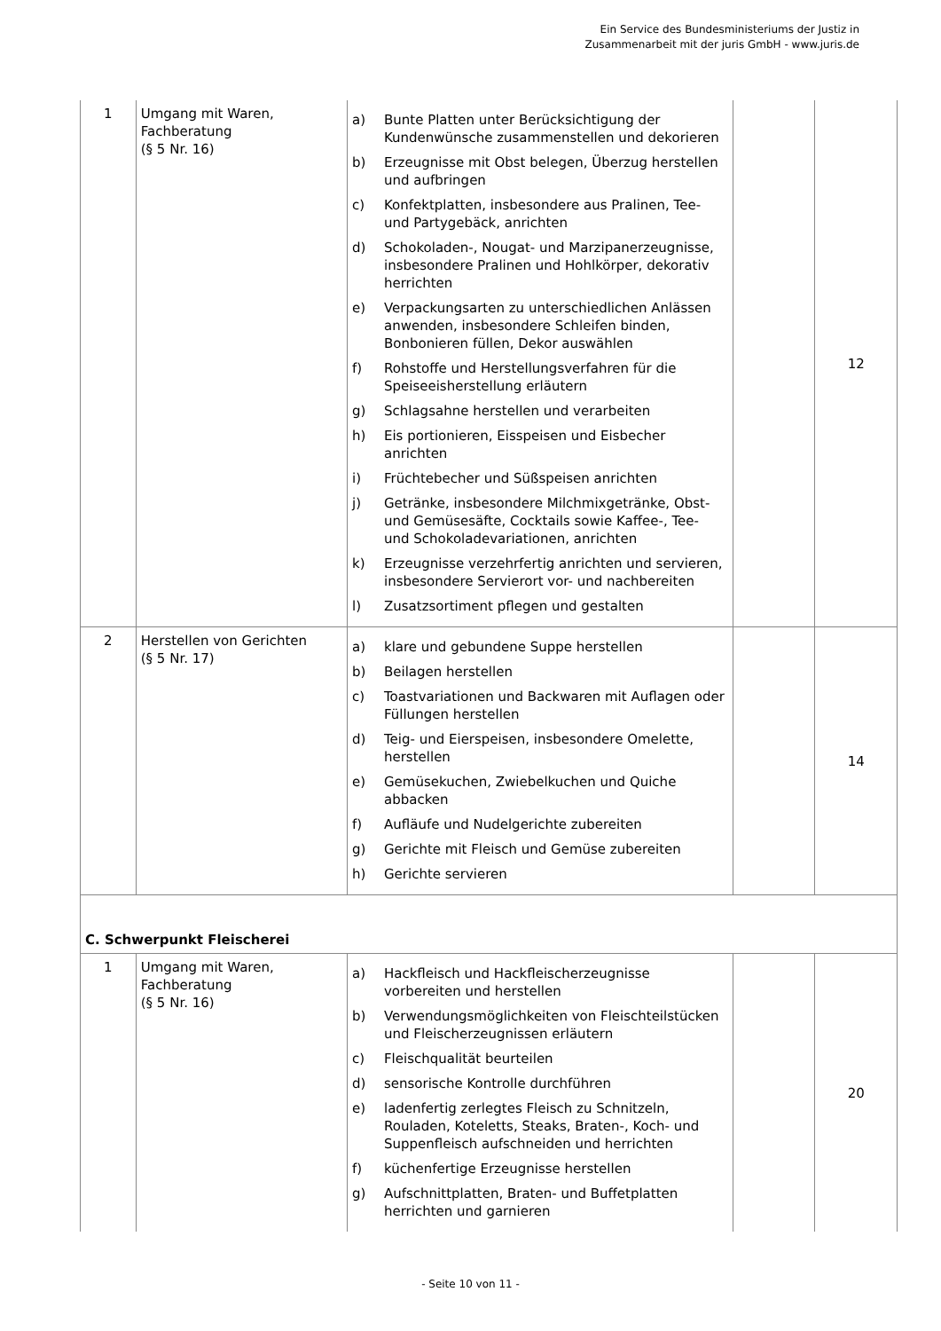Ein Service des Bundesministeriums der Justiz in
Zusammenarbeit mit der juris GmbH - www.juris.de
| 1 | Umgang mit Waren, Fachberatung (§ 5 Nr. 16) | a) Bunte Platten unter Berücksichtigung der Kundenwünsche zusammenstellen und dekorieren b) Erzeugnisse mit Obst belegen, Überzug herstellen und aufbringen c) Konfektplatten, insbesondere aus Pralinen, Tee- und Partygebäck, anrichten d) Schokoladen-, Nougat- und Marzipanerzeugnisse, insbesondere Pralinen und Hohlkörper, dekorativ herrichten e) Verpackungsarten zu unterschiedlichen Anlässen anwenden, insbesondere Schleifen binden, Bonbonieren füllen, Dekor auswählen f) Rohstoffe und Herstellungsverfahren für die Speiseeisherstellung erläutern g) Schlagsahne herstellen und verarbeiten h) Eis portionieren, Eisspeisen und Eisbecher anrichten i) Früchtebecher und Süßspeisen anrichten j) Getränke, insbesondere Milchmixgetränke, Obst- und Gemüsesäfte, Cocktails sowie Kaffee-, Tee- und Schokoladevariationen, anrichten k) Erzeugnisse verzehrfertig anrichten und servieren, insbesondere Servierort vor- und nachbereiten l) Zusatzsortiment pflegen und gestalten | | 12 |
| 2 | Herstellen von Gerichten (§ 5 Nr. 17) | a) klare und gebundene Suppe herstellen b) Beilagen herstellen c) Toastvariationen und Backwaren mit Auflagen oder Füllungen herstellen d) Teig- und Eierspeisen, insbesondere Omelette, herstellen e) Gemüsekuchen, Zwiebelkuchen und Quiche abbacken f) Aufläufe und Nudelgerichte zubereiten g) Gerichte mit Fleisch und Gemüse zubereiten h) Gerichte servieren | | 14 |
| C. Schwerpunkt Fleischerei | | | | |
| 1 | Umgang mit Waren, Fachberatung (§ 5 Nr. 16) | a) Hackfleisch und Hackfleischerzeugnisse vorbereiten und herstellen b) Verwendungsmöglichkeiten von Fleischteilstücken und Fleischerzeugnissen erläutern c) Fleischqualität beurteilen d) sensorische Kontrolle durchführen e) ladenfertig zerlegtes Fleisch zu Schnitzeln, Rouladen, Koteletts, Steaks, Braten-, Koch- und Suppenfleisch aufschneiden und herrichten f) küchenfertige Erzeugnisse herstellen g) Aufschnittplatten, Braten- und Buffetplatten herrichten und garnieren | | 20 |
- Seite 10 von 11 -